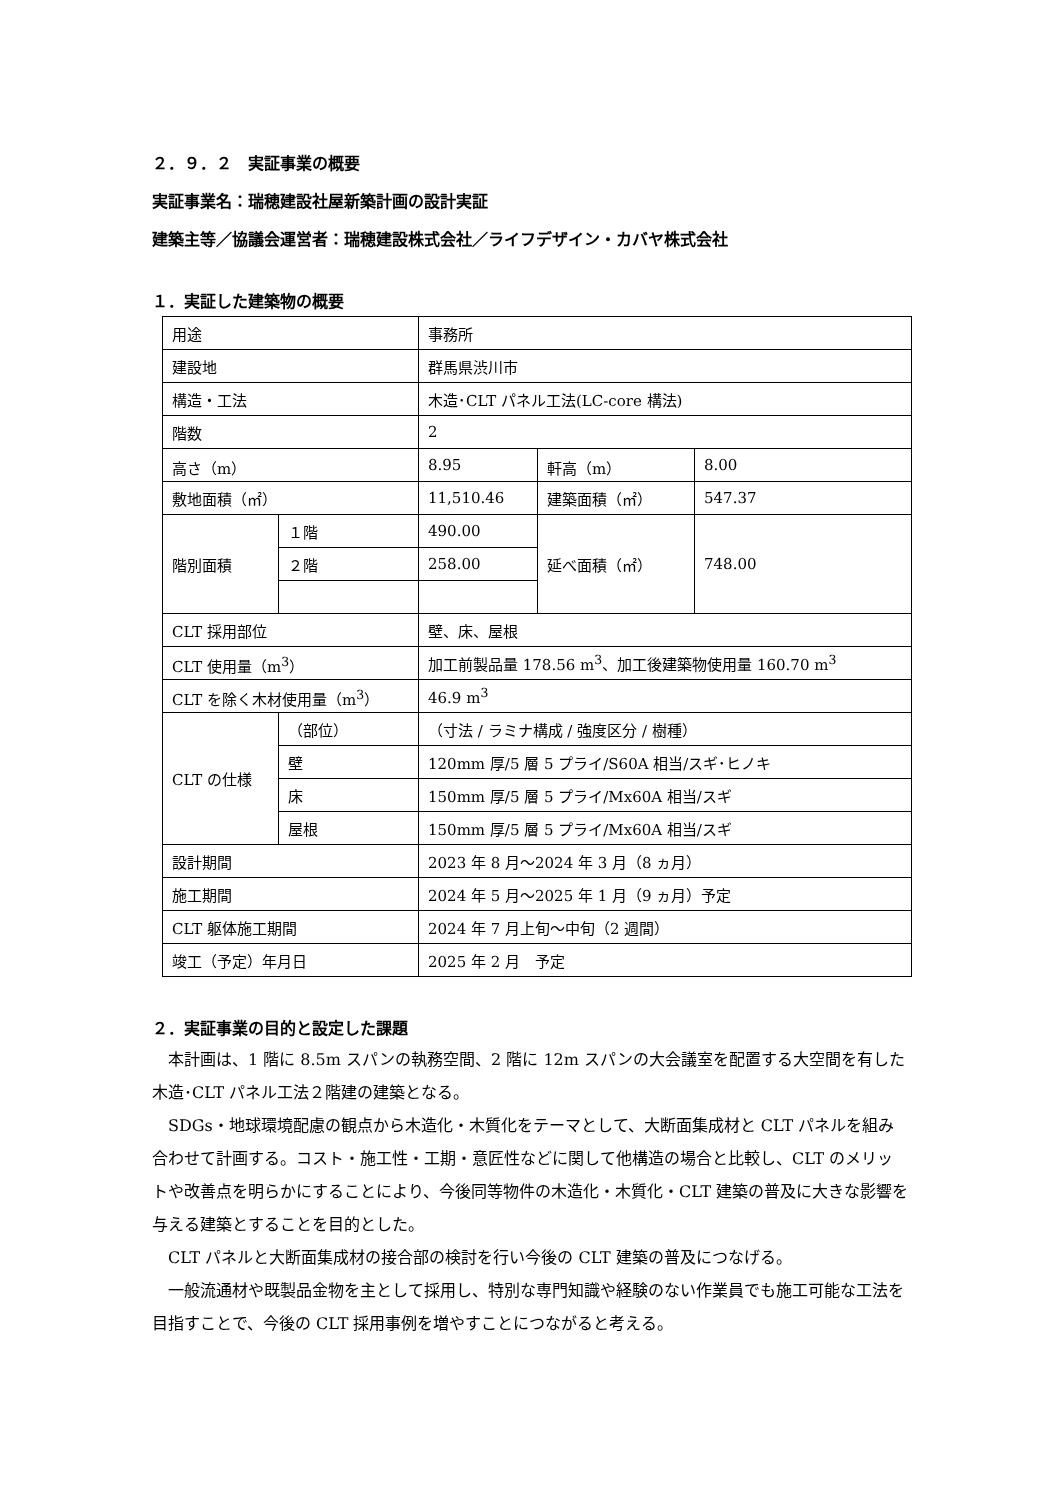２．９．２　実証事業の概要
実証事業名：瑞穂建設社屋新築計画の設計実証
建築主等／協議会運営者：瑞穂建設株式会社／ライフデザイン・カバヤ株式会社
１．実証した建築物の概要
| 用途 | | 事務所 | | |
| 建設地 | | 群馬県渋川市 | | |
| 構造・工法 | | 木造･CLT パネル工法(LC-core 構法) | | |
| 階数 | | 2 | | |
| 高さ（m） | | 8.95 | 軒高（m） | 8.00 |
| 敷地面積（㎡） | | 11,510.46 | 建築面積（㎡） | 547.37 |
| 階別面積 | １階 | 490.00 | 延べ面積（㎡） | 748.00 |
| | ２階 | 258.00 | | |
| CLT 採用部位 | | 壁、床、屋根 | | |
| CLT 使用量（m<sup>3</sup>） | | 加工前製品量 178.56 m<sup>3</sup>、加工後建築物使用量 160.70 m<sup>3</sup> | | |
| CLT を除く木材使用量（m<sup>3</sup>） | | 46.9 m<sup>3</sup> | | |
| CLT の仕様 | （部位） | （寸法 / ラミナ構成 / 強度区分 / 樹種） | | |
| | 壁 | 120mm 厚/5 層 5 プライ/S60A 相当/スギ･ヒノキ | | |
| | 床 | 150mm 厚/5 層 5 プライ/Mx60A 相当/スギ | | |
| | 屋根 | 150mm 厚/5 層 5 プライ/Mx60A 相当/スギ | | |
| 設計期間 | | 2023 年 8 月～2024 年 3 月（8 ヵ月） | | |
| 施工期間 | | 2024 年 5 月～2025 年 1 月（9 ヵ月）予定 | | |
| CLT 躯体施工期間 | | 2024 年 7 月上旬～中旬（2 週間） | | |
| 竣工（予定）年月日 | | 2025 年 2 月 予定 | | |
２．実証事業の目的と設定した課題
本計画は、1 階に 8.5m スパンの執務空間、2 階に 12m スパンの大会議室を配置する大空間を有した木造･CLT パネル工法２階建の建築となる。
SDGs・地球環境配慮の観点から木造化・木質化をテーマとして、大断面集成材と CLT パネルを組み合わせて計画する。コスト・施工性・工期・意匠性などに関して他構造の場合と比較し、CLT のメリットや改善点を明らかにすることにより、今後同等物件の木造化・木質化・CLT 建築の普及に大きな影響を与える建築とすることを目的とした。
CLT パネルと大断面集成材の接合部の検討を行い今後の CLT 建築の普及につなげる。
一般流通材や既製品金物を主として採用し、特別な専門知識や経験のない作業員でも施工可能な工法を目指すことで、今後の CLT 採用事例を増やすことにつながると考える。